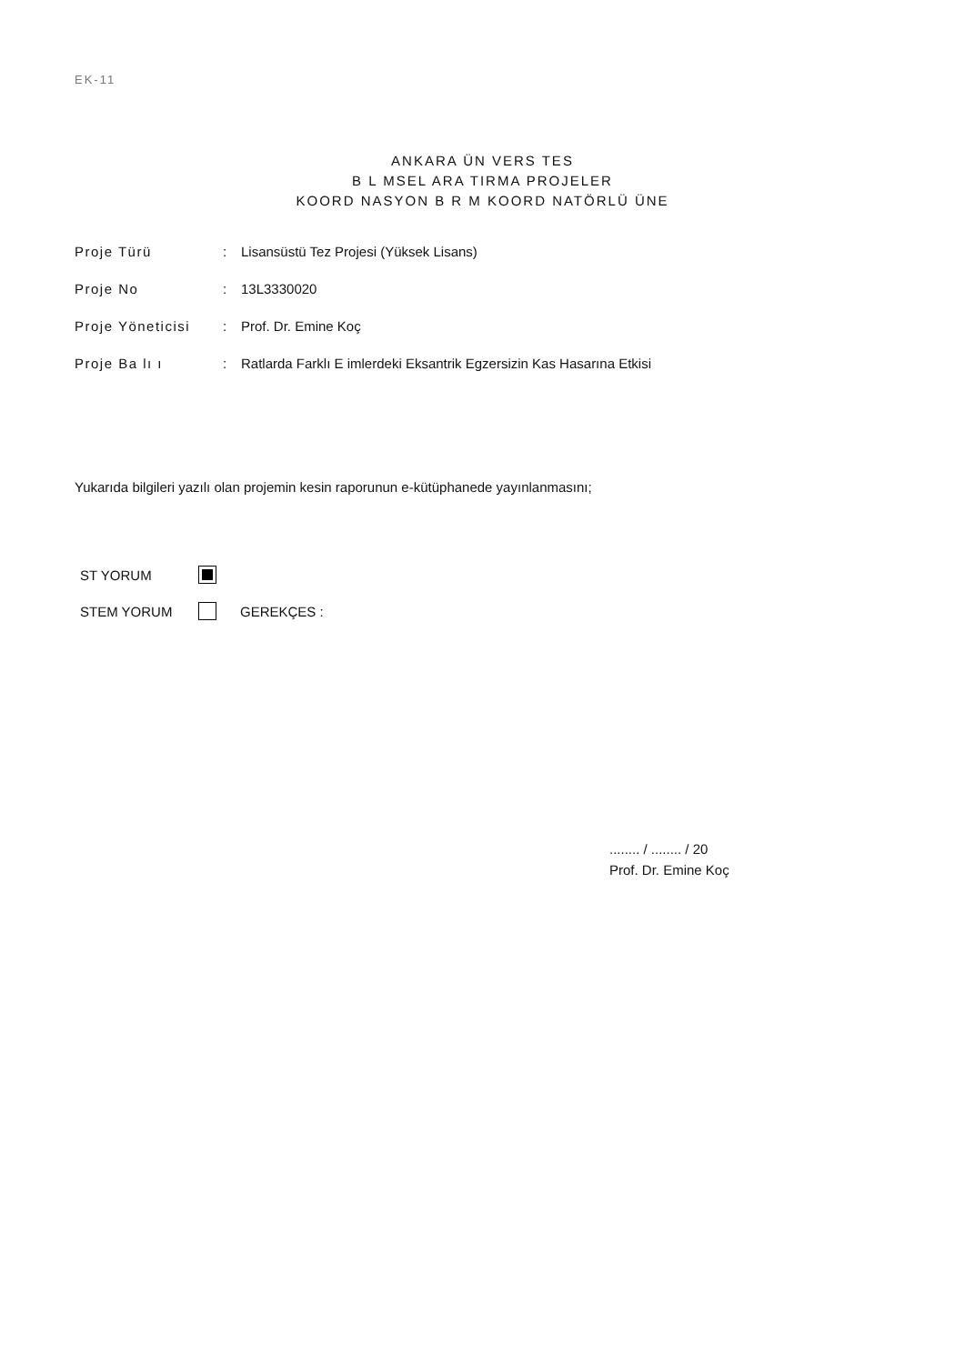EK-11
ANKARA ÜN VERS TES
B L MSEL ARA TIRMA PROJELER
KOORD NASYON B R M KOORD NATÖRLÜ ÜNE
Proje Türü: Lisansüstü Tez Projesi (Yüksek Lisans)
Proje No: 13L3330020
Proje Yöneticisi: Prof. Dr. Emine Koç
Proje Ba lı ı: Ratlarda Farklı E imlerdeki Eksantrik Egzersizin Kas Hasarına Etkisi
Yukarıda bilgileri yazılı olan projemin kesin raporunun e-kütüphanede yayınlanmasını;
ST YORUM
STEM YORUM GEREKÇES :
........ / ........ / 20
Prof. Dr. Emine Koç